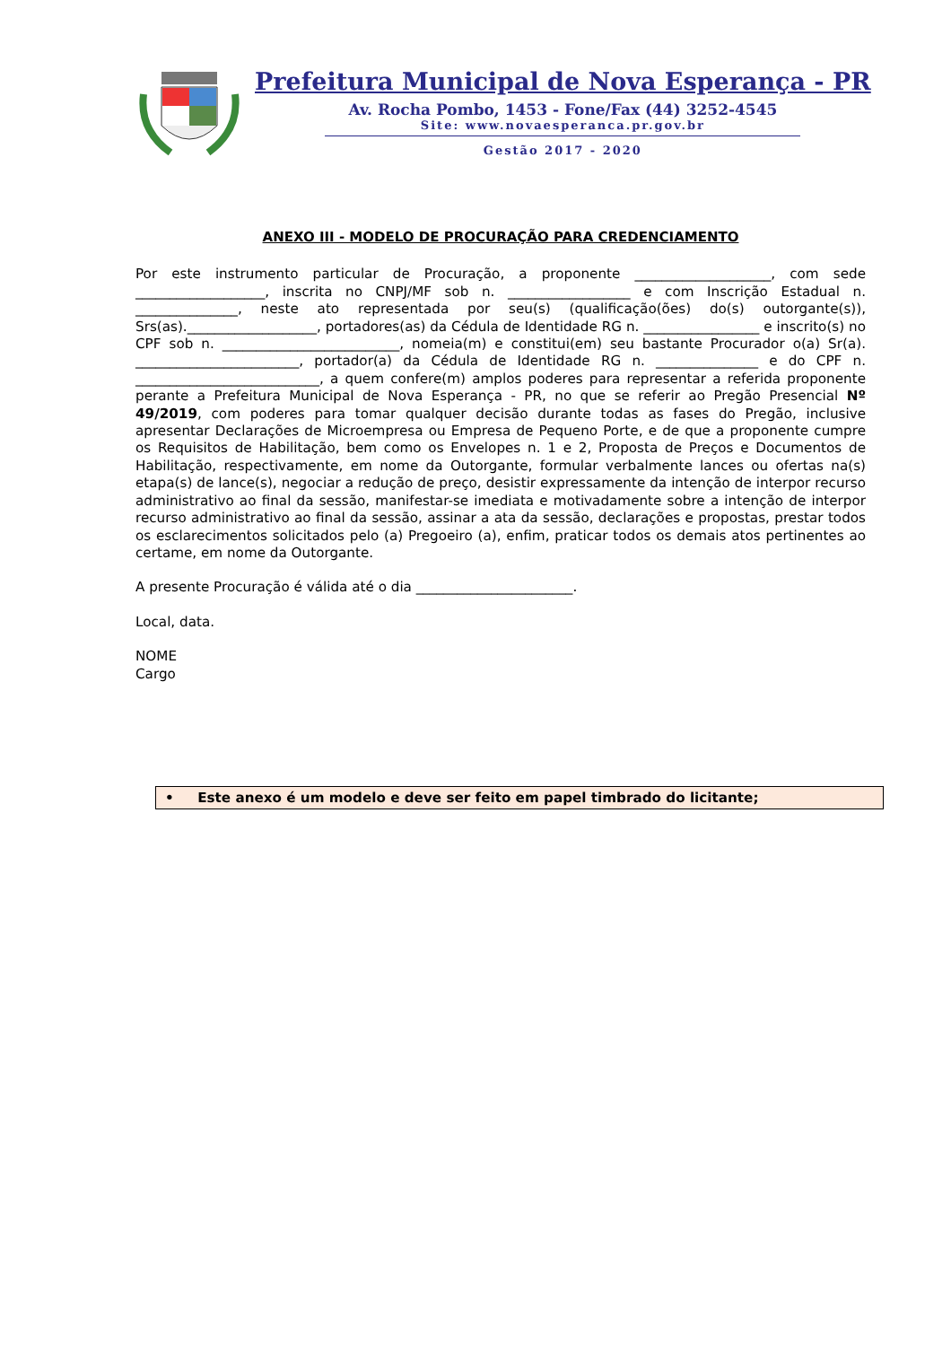Prefeitura Municipal de Nova Esperança - PR
Av. Rocha Pombo, 1453 - Fone/Fax (44) 3252-4545
Site: www.novaesperanca.pr.gov.br
Gestão 2017 - 2020
ANEXO III - MODELO DE PROCURAÇÃO PARA CREDENCIAMENTO
Por este instrumento particular de Procuração, a proponente ____________________, com sede ___________________, inscrita no CNPJ/MF sob n. __________________ e com Inscrição Estadual n. _______________, neste ato representada por seu(s) (qualificação(ões) do(s) outorgante(s)), Srs(as).___________________, portadores(as) da Cédula de Identidade RG n. _________________ e inscrito(s) no CPF sob n. __________________________, nomeia(m) e constitui(em) seu bastante Procurador o(a) Sr(a). ________________________, portador(a) da Cédula de Identidade RG n. _______________ e do CPF n. ___________________________, a quem confere(m) amplos poderes para representar a referida proponente perante a Prefeitura Municipal de Nova Esperança - PR, no que se referir ao Pregão Presencial Nº 49/2019, com poderes para tomar qualquer decisão durante todas as fases do Pregão, inclusive apresentar Declarações de Microempresa ou Empresa de Pequeno Porte, e de que a proponente cumpre os Requisitos de Habilitação, bem como os Envelopes n. 1 e 2, Proposta de Preços e Documentos de Habilitação, respectivamente, em nome da Outorgante, formular verbalmente lances ou ofertas na(s) etapa(s) de lance(s), negociar a redução de preço, desistir expressamente da intenção de interpor recurso administrativo ao final da sessão, manifestar-se imediata e motivadamente sobre a intenção de interpor recurso administrativo ao final da sessão, assinar a ata da sessão, declarações e propostas, prestar todos os esclarecimentos solicitados pelo (a) Pregoeiro (a), enfim, praticar todos os demais atos pertinentes ao certame, em nome da Outorgante.
A presente Procuração é válida até o dia _______________________.
Local, data.
NOME
Cargo
• Este anexo é um modelo e deve ser feito em papel timbrado do licitante;